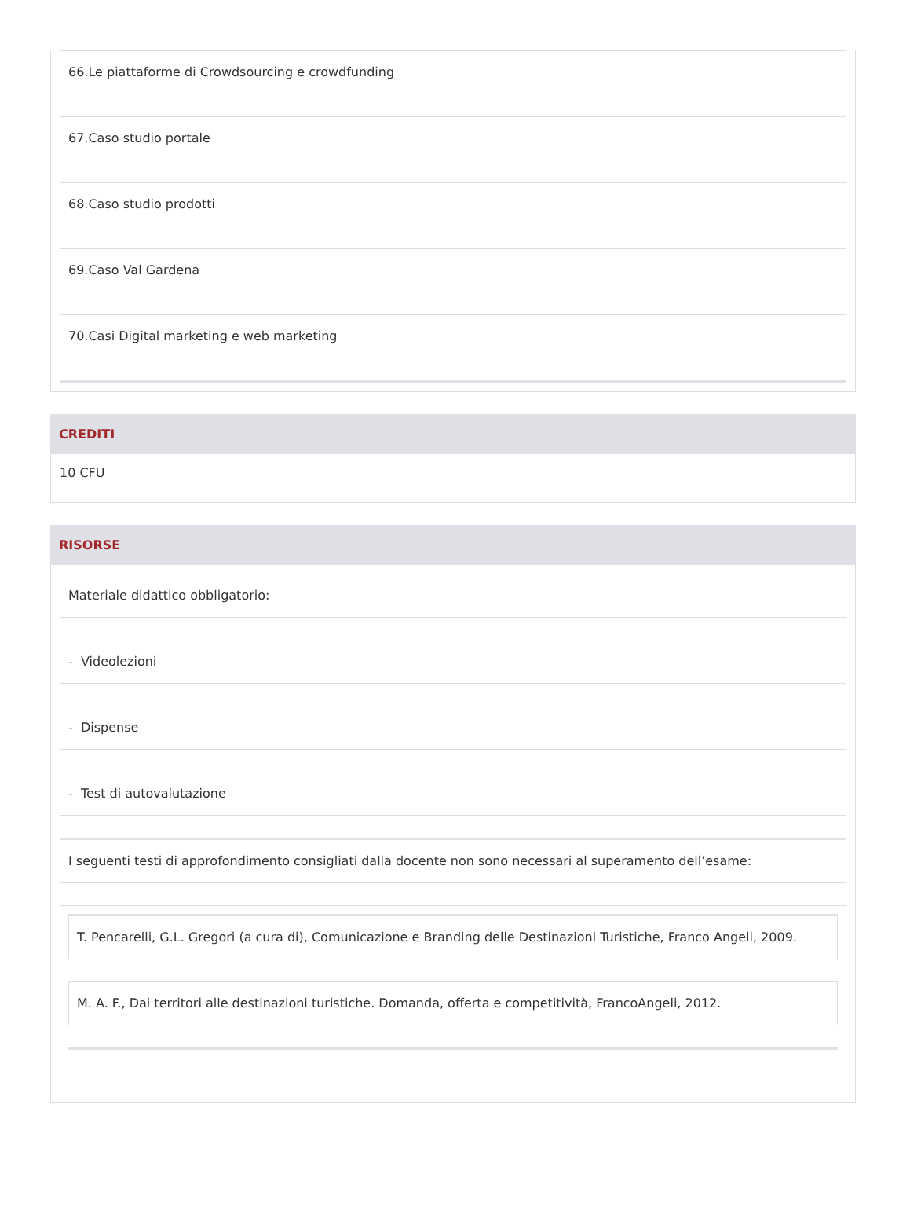66.Le piattaforme di Crowdsourcing e crowdfunding
67.Caso studio portale
68.Caso studio prodotti
69.Caso Val Gardena
70.Casi Digital marketing e web marketing
CREDITI
10 CFU
RISORSE
Materiale didattico obbligatorio:
- Videolezioni
- Dispense
- Test di autovalutazione
I seguenti testi di approfondimento consigliati dalla docente non sono necessari al superamento dell’esame:
T. Pencarelli, G.L. Gregori (a cura di), Comunicazione e Branding delle Destinazioni Turistiche, Franco Angeli, 2009.
M. A. F., Dai territori alle destinazioni turistiche. Domanda, offerta e competitività, FrancoAngeli, 2012.